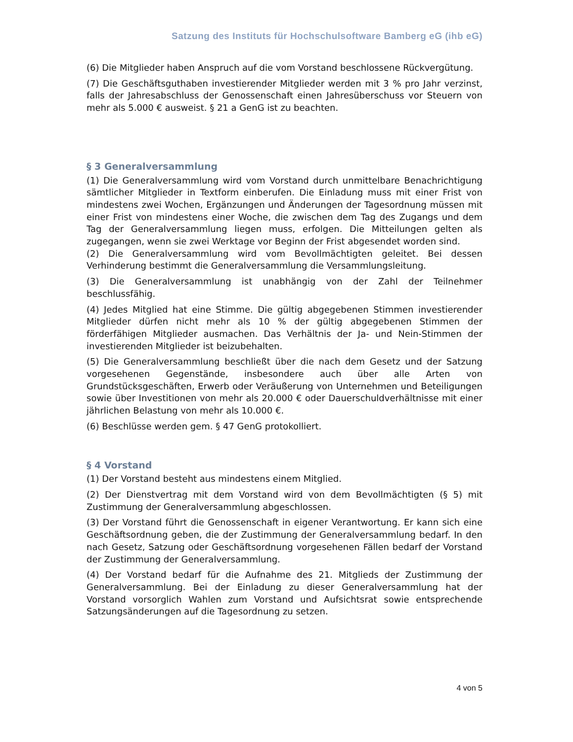Satzung des Instituts für Hochschulsoftware Bamberg eG (ihb eG)
(6) Die Mitglieder haben Anspruch auf die vom Vorstand beschlossene Rückvergütung.
(7) Die Geschäftsguthaben investierender Mitglieder werden mit 3 % pro Jahr verzinst, falls der Jahresabschluss der Genossenschaft einen Jahresüberschuss vor Steuern von mehr als 5.000 € ausweist. § 21 a GenG ist zu beachten.
§ 3 Generalversammlung
(1) Die Generalversammlung wird vom Vorstand durch unmittelbare Benachrichtigung sämtlicher Mitglieder in Textform einberufen. Die Einladung muss mit einer Frist von mindestens zwei Wochen, Ergänzungen und Änderungen der Tagesordnung müssen mit einer Frist von mindestens einer Woche, die zwischen dem Tag des Zugangs und dem Tag der Generalversammlung liegen muss, erfolgen. Die Mitteilungen gelten als zugegangen, wenn sie zwei Werktage vor Beginn der Frist abgesendet worden sind.
(2) Die Generalversammlung wird vom Bevollmächtigten geleitet. Bei dessen Verhinderung bestimmt die Generalversammlung die Versammlungsleitung.
(3) Die Generalversammlung ist unabhängig von der Zahl der Teilnehmer beschlussfähig.
(4) Jedes Mitglied hat eine Stimme. Die gültig abgegebenen Stimmen investierender Mitglieder dürfen nicht mehr als 10 % der gültig abgegebenen Stimmen der förderfähigen Mitglieder ausmachen. Das Verhältnis der Ja- und Nein-Stimmen der investierenden Mitglieder ist beizubehalten.
(5) Die Generalversammlung beschließt über die nach dem Gesetz und der Satzung vorgesehenen Gegenstände, insbesondere auch über alle Arten von Grundstücksgeschäften, Erwerb oder Veräußerung von Unternehmen und Beteiligungen sowie über Investitionen von mehr als 20.000 € oder Dauerschuldverhältnisse mit einer jährlichen Belastung von mehr als 10.000 €.
(6) Beschlüsse werden gem. § 47 GenG protokolliert.
§ 4 Vorstand
(1) Der Vorstand besteht aus mindestens einem Mitglied.
(2) Der Dienstvertrag mit dem Vorstand wird von dem Bevollmächtigten (§ 5) mit Zustimmung der Generalversammlung abgeschlossen.
(3) Der Vorstand führt die Genossenschaft in eigener Verantwortung. Er kann sich eine Geschäftsordnung geben, die der Zustimmung der Generalversammlung bedarf. In den nach Gesetz, Satzung oder Geschäftsordnung vorgesehenen Fällen bedarf der Vorstand der Zustimmung der Generalversammlung.
(4) Der Vorstand bedarf für die Aufnahme des 21. Mitglieds der Zustimmung der Generalversammlung. Bei der Einladung zu dieser Generalversammlung hat der Vorstand vorsorglich Wahlen zum Vorstand und Aufsichtsrat sowie entsprechende Satzungsänderungen auf die Tagesordnung zu setzen.
4 von 5